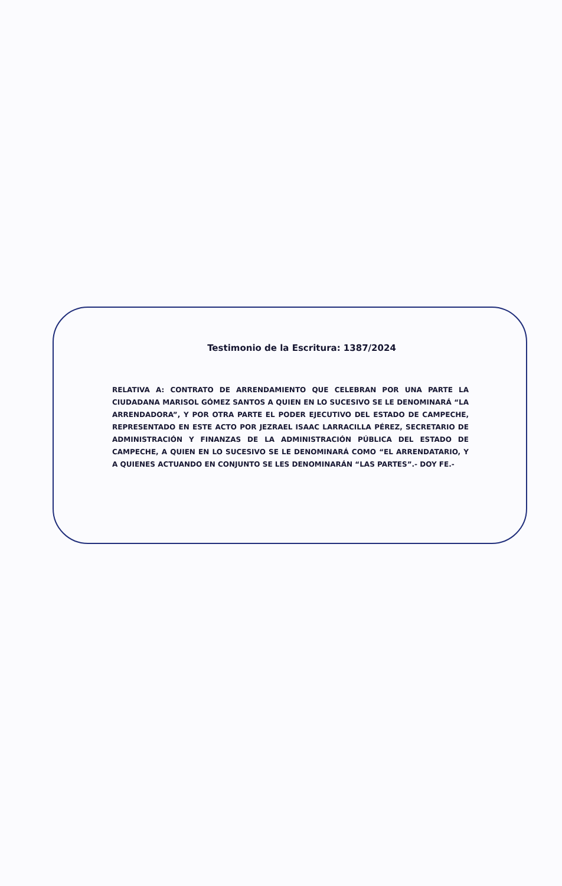Testimonio de la Escritura: 1387/2024
RELATIVA A: CONTRATO DE ARRENDAMIENTO QUE CELEBRAN POR UNA PARTE LA CIUDADANA MARISOL GÓMEZ SANTOS A QUIEN EN LO SUCESIVO SE LE DENOMINARÁ “LA ARRENDADORA”, Y POR OTRA PARTE EL PODER EJECUTIVO DEL ESTADO DE CAMPECHE, REPRESENTADO EN ESTE ACTO POR JEZRAEL ISAAC LARRACILLA PÉREZ, SECRETARIO DE ADMINISTRACIÓN Y FINANZAS DE LA ADMINISTRACIÓN PÚBLICA DEL ESTADO DE CAMPECHE, A QUIEN EN LO SUCESIVO SE LE DENOMINARÁ COMO “EL ARRENDATARIO, Y A QUIENES ACTUANDO EN CONJUNTO SE LES DENOMINARÁN “LAS PARTES”.- DOY FE.-